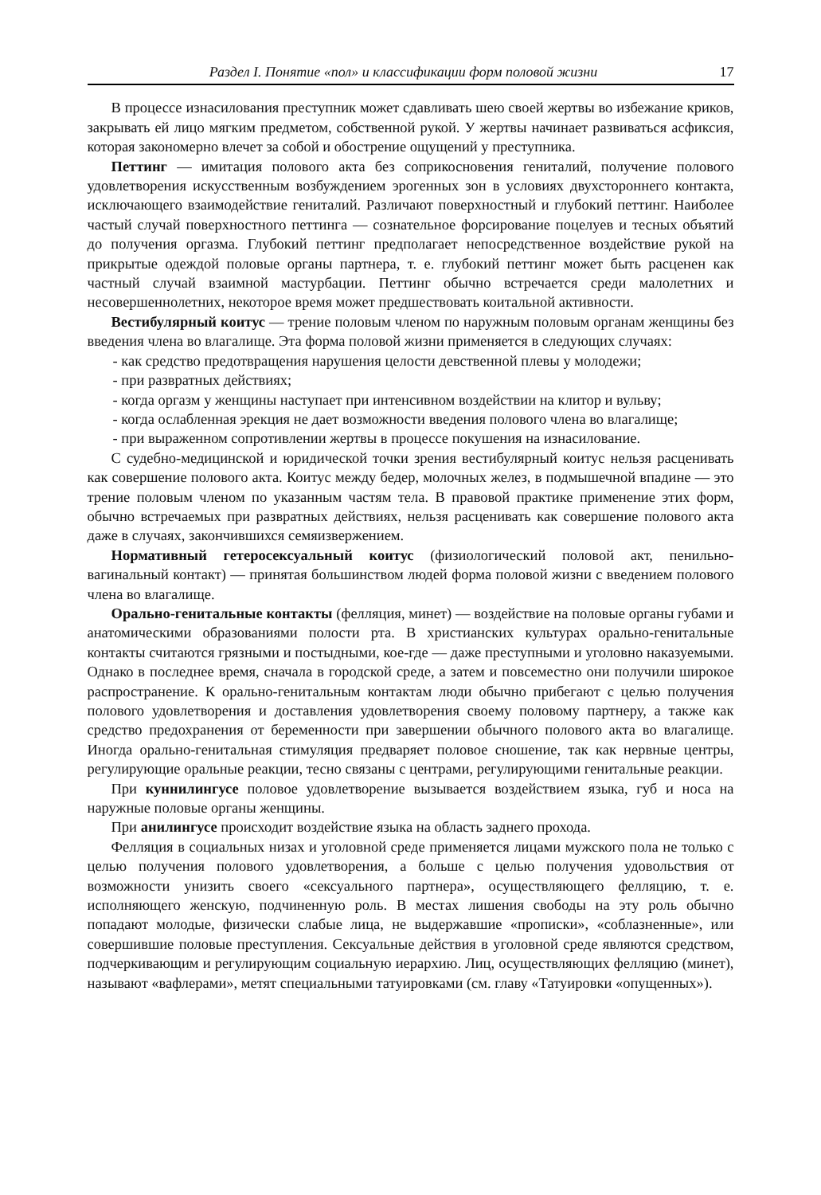Раздел I. Понятие «пол» и классификации форм половой жизни 17
В процессе изнасилования преступник может сдавливать шею своей жертвы во избежание криков, закрывать ей лицо мягким предметом, собственной рукой. У жертвы начинает развиваться асфиксия, которая закономерно влечет за собой и обострение ощущений у преступника.
Петтинг — имитация полового акта без соприкосновения гениталий, получение полового удовлетворения искусственным возбуждением эрогенных зон в условиях двухстороннего контакта, исключающего взаимодействие гениталий. Различают поверхностный и глубокий петтинг. Наиболее частый случай поверхностного петтинга — сознательное форсирование поцелуев и тесных объятий до получения оргазма. Глубокий петтинг предполагает непосредственное воздействие рукой на прикрытые одеждой половые органы партнера, т. е. глубокий петтинг может быть расценен как частный случай взаимной мастурбации. Петтинг обычно встречается среди малолетних и несовершеннолетних, некоторое время может предшествовать коитальной активности.
Вестибулярный коитус — трение половым членом по наружным половым органам женщины без введения члена во влагалище. Эта форма половой жизни применяется в следующих случаях:
- как средство предотвращения нарушения целости девственной плевы у молодежи;
- при развратных действиях;
- когда оргазм у женщины наступает при интенсивном воздействии на клитор и вульву;
- когда ослабленная эрекция не дает возможности введения полового члена во влагалище;
- при выраженном сопротивлении жертвы в процессе покушения на изнасилование.
С судебно-медицинской и юридической точки зрения вестибулярный коитус нельзя расценивать как совершение полового акта. Коитус между бедер, молочных желез, в подмышечной впадине — это трение половым членом по указанным частям тела. В правовой практике применение этих форм, обычно встречаемых при развратных действиях, нельзя расценивать как совершение полового акта даже в случаях, закончившихся семяизвержением.
Нормативный гетеросексуальный коитус (физиологический половой акт, пенильно-вагинальный контакт) — принятая большинством людей форма половой жизни с введением полового члена во влагалище.
Орально-генитальные контакты (фелляция, минет) — воздействие на половые органы губами и анатомическими образованиями полости рта. В христианских культурах орально-генитальные контакты считаются грязными и постыдными, кое-где — даже преступными и уголовно наказуемыми. Однако в последнее время, сначала в городской среде, а затем и повсеместно они получили широкое распространение. К орально-генитальным контактам люди обычно прибегают с целью получения полового удовлетворения и доставления удовлетворения своему половому партнеру, а также как средство предохранения от беременности при завершении обычного полового акта во влагалище. Иногда орально-генитальная стимуляция предваряет половое сношение, так как нервные центры, регулирующие оральные реакции, тесно связаны с центрами, регулирующими генитальные реакции.
При куннилингусе половое удовлетворение вызывается воздействием языка, губ и носа на наружные половые органы женщины.
При анилингусе происходит воздействие языка на область заднего прохода.
Фелляция в социальных низах и уголовной среде применяется лицами мужского пола не только с целью получения полового удовлетворения, а больше с целью получения удовольствия от возможности унизить своего «сексуального партнера», осуществляющего фелляцию, т. е. исполняющего женскую, подчиненную роль. В местах лишения свободы на эту роль обычно попадают молодые, физически слабые лица, не выдержавшие «прописки», «соблазненные», или совершившие половые преступления. Сексуальные действия в уголовной среде являются средством, подчеркивающим и регулирующим социальную иерархию. Лиц, осуществляющих фелляцию (минет), называют «вафлерами», метят специальными татуировками (см. главу «Татуировки «опущенных»).